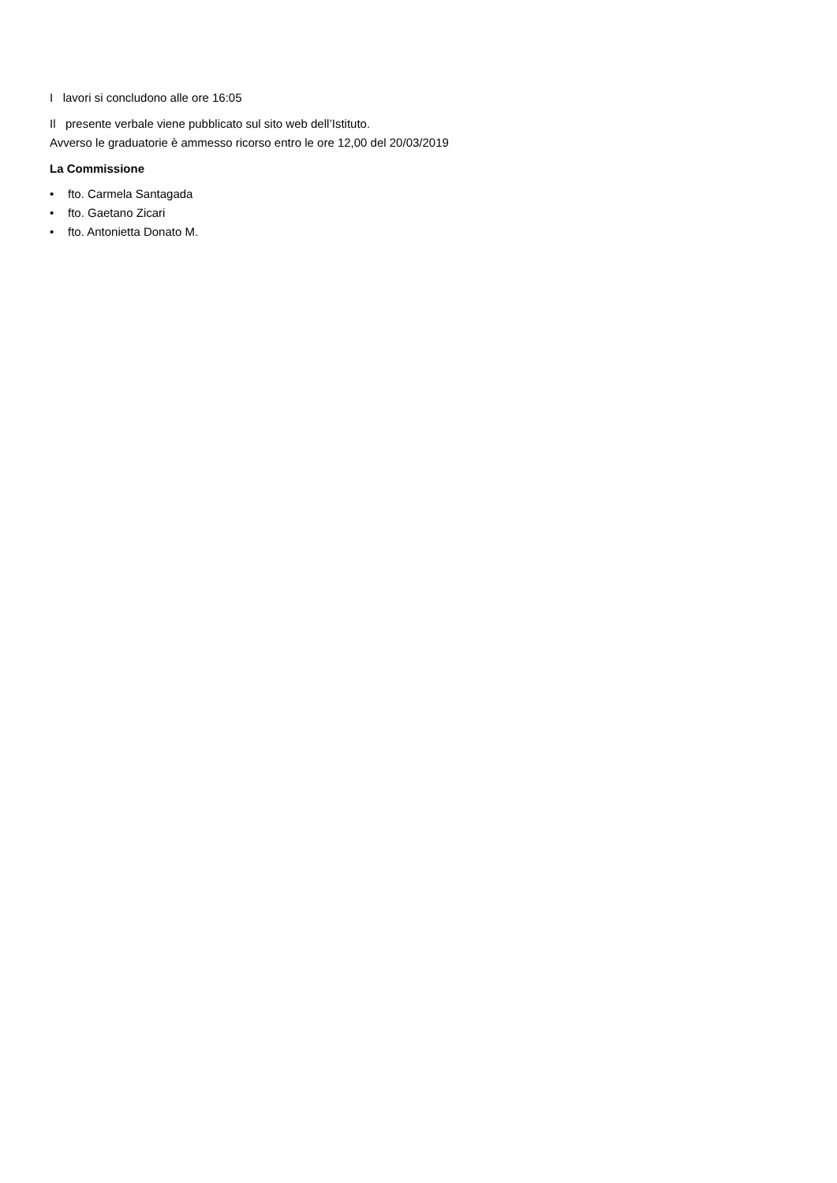I lavori si concludono alle ore 16:05
Il presente verbale viene pubblicato sul sito web dell’Istituto.
Avverso le graduatorie è ammesso ricorso entro le ore 12,00 del 20/03/2019
La Commissione
• fto. Carmela Santagada
• fto. Gaetano Zicari
• fto. Antonietta Donato M.